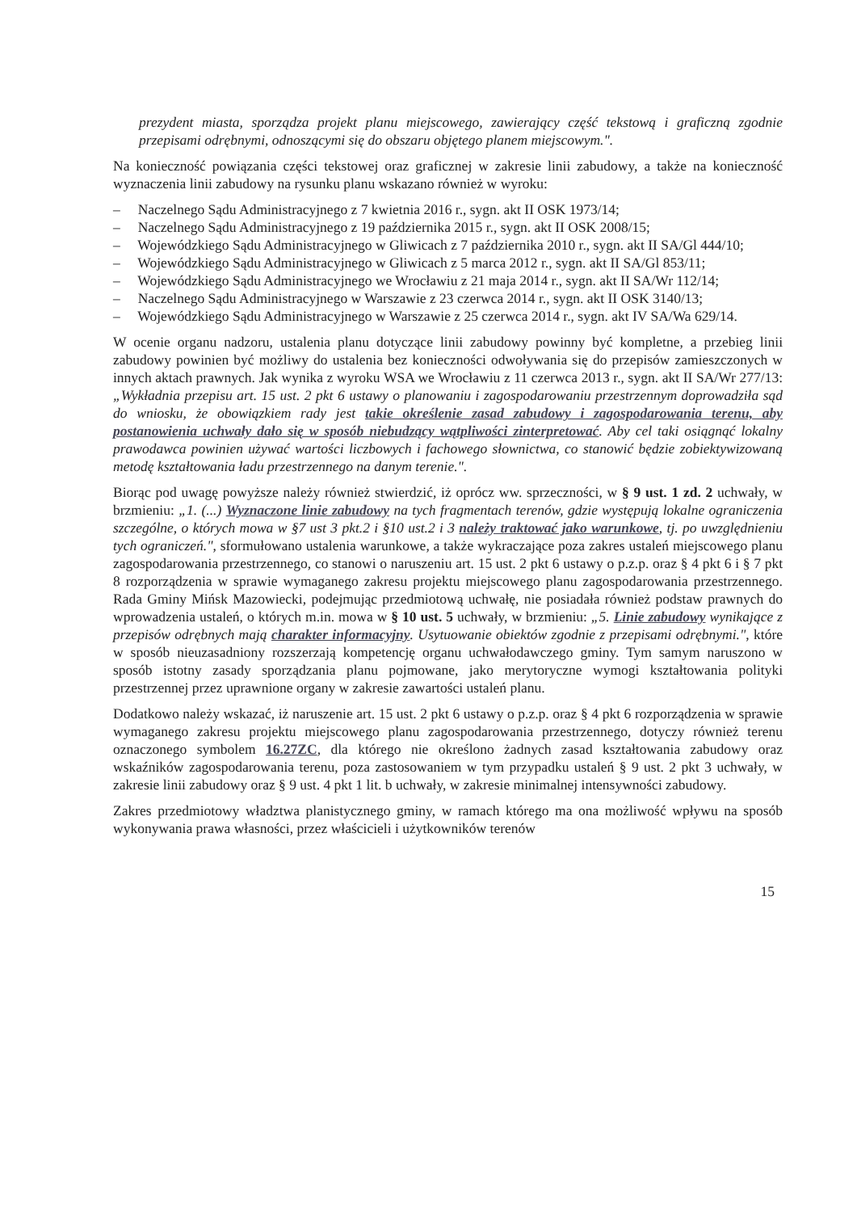prezydent miasta, sporządza projekt planu miejscowego, zawierający część tekstową i graficzną zgodnie przepisami odrębnymi, odnoszącymi się do obszaru objętego planem miejscowym.".
Na konieczność powiązania części tekstowej oraz graficznej w zakresie linii zabudowy, a także na konieczność wyznaczenia linii zabudowy na rysunku planu wskazano również w wyroku:
– Naczelnego Sądu Administracyjnego z 7 kwietnia 2016 r., sygn. akt II OSK 1973/14;
– Naczelnego Sądu Administracyjnego z 19 października 2015 r., sygn. akt II OSK 2008/15;
– Wojewódzkiego Sądu Administracyjnego w Gliwicach z 7 października 2010 r., sygn. akt II SA/Gl 444/10;
– Wojewódzkiego Sądu Administracyjnego w Gliwicach z 5 marca 2012 r., sygn. akt II SA/Gl 853/11;
– Wojewódzkiego Sądu Administracyjnego we Wrocławiu z 21 maja 2014 r., sygn. akt II SA/Wr 112/14;
– Naczelnego Sądu Administracyjnego w Warszawie z 23 czerwca 2014 r., sygn. akt II OSK 3140/13;
– Wojewódzkiego Sądu Administracyjnego w Warszawie z 25 czerwca 2014 r., sygn. akt IV SA/Wa 629/14.
W ocenie organu nadzoru, ustalenia planu dotyczące linii zabudowy powinny być kompletne, a przebieg linii zabudowy powinien być możliwy do ustalenia bez konieczności odwoływania się do przepisów zamieszczonych w innych aktach prawnych. Jak wynika z wyroku WSA we Wrocławiu z 11 czerwca 2013 r., sygn. akt II SA/Wr 277/13: „Wykładnia przepisu art. 15 ust. 2 pkt 6 ustawy o planowaniu i zagospodarowaniu przestrzennym doprowadziła sąd do wniosku, że obowiązkiem rady jest takie określenie zasad zabudowy i zagospodarowania terenu, aby postanowienia uchwały dało się w sposób niebudzący wątpliwości zinterpretować. Aby cel taki osiągnąć lokalny prawodawca powinien używać wartości liczbowych i fachowego słownictwa, co stanowić będzie zobiektywizowaną metodę kształtowania ładu przestrzennego na danym terenie.".
Biorąc pod uwagę powyższe należy również stwierdzić, iż oprócz ww. sprzeczności, w § 9 ust. 1 zd. 2 uchwały, w brzmieniu: „1. (...) Wyznaczone linie zabudowy na tych fragmentach terenów, gdzie występują lokalne ograniczenia szczególne, o których mowa w §7 ust 3 pkt.2 i §10 ust.2 i 3 należy traktować jako warunkowe, tj. po uwzględnieniu tych ograniczeń.", sformułowano ustalenia warunkowe, a także wykraczające poza zakres ustaleń miejscowego planu zagospodarowania przestrzennego, co stanowi o naruszeniu art. 15 ust. 2 pkt 6 ustawy o p.z.p. oraz § 4 pkt 6 i § 7 pkt 8 rozporządzenia w sprawie wymaganego zakresu projektu miejscowego planu zagospodarowania przestrzennego. Rada Gminy Mińsk Mazowiecki, podejmując przedmiotową uchwałę, nie posiadała również podstaw prawnych do wprowadzenia ustaleń, o których m.in. mowa w § 10 ust. 5 uchwały, w brzmieniu: „5. Linie zabudowy wynikające z przepisów odrębnych mają charakter informacyjny. Usytuowanie obiektów zgodnie z przepisami odrębnymi.", które w sposób nieuzasadniony rozszerzają kompetencję organu uchwałodawczego gminy. Tym samym naruszono w sposób istotny zasady sporządzania planu pojmowane, jako merytoryczne wymogi kształtowania polityki przestrzennej przez uprawnione organy w zakresie zawartości ustaleń planu.
Dodatkowo należy wskazać, iż naruszenie art. 15 ust. 2 pkt 6 ustawy o p.z.p. oraz § 4 pkt 6 rozporządzenia w sprawie wymaganego zakresu projektu miejscowego planu zagospodarowania przestrzennego, dotyczy również terenu oznaczonego symbolem 16.27ZC, dla którego nie określono żadnych zasad kształtowania zabudowy oraz wskaźników zagospodarowania terenu, poza zastosowaniem w tym przypadku ustaleń § 9 ust. 2 pkt 3 uchwały, w zakresie linii zabudowy oraz § 9 ust. 4 pkt 1 lit. b uchwały, w zakresie minimalnej intensywności zabudowy.
Zakres przedmiotowy władztwa planistycznego gminy, w ramach którego ma ona możliwość wpływu na sposób wykonywania prawa własności, przez właścicieli i użytkowników terenów
15